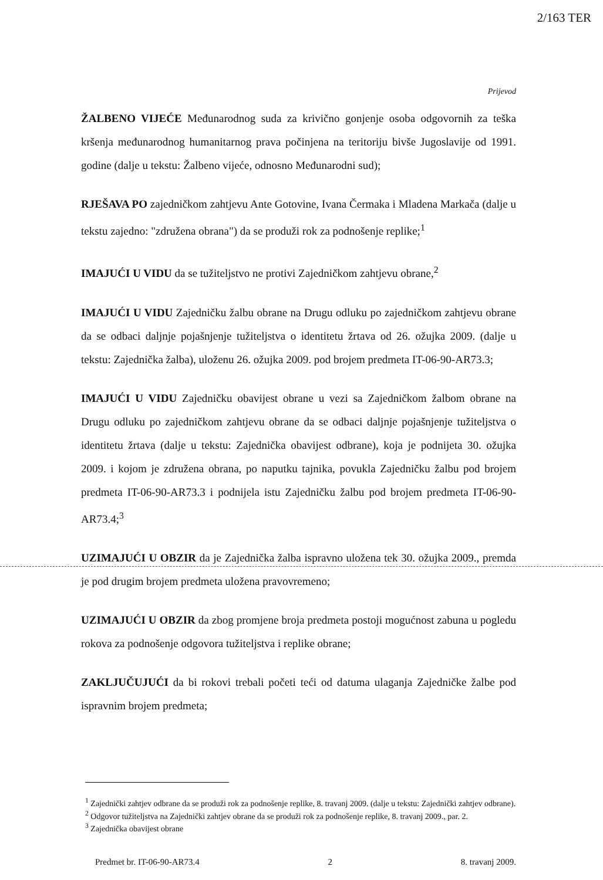2/163 TER
Prijevod
ŽALBENO VIJEĆE Međunarodnog suda za krivično gonjenje osoba odgovornih za teška kršenja međunarodnog humanitarnog prava počinjena na teritoriju bivše Jugoslavije od 1991. godine (dalje u tekstu: Žalbeno vijeće, odnosno Međunarodni sud);
RJEŠAVA PO zajedničkom zahtjevu Ante Gotovine, Ivana Čermaka i Mladena Markača (dalje u tekstu zajedno: "združena obrana") da se produži rok za podnošenje replike;<sup>1</sup>
IMAJUĆI U VIDU da se tužiteljstvo ne protivi Zajedničkom zahtjevu obrane,<sup>2</sup>
IMAJUĆI U VIDU Zajedničku žalbu obrane na Drugu odluku po zajedničkom zahtjevu obrane da se odbaci daljnje pojašnjenje tužiteljstva o identitetu žrtava od 26. ožujka 2009. (dalje u tekstu: Zajednička žalba), uloženu 26. ožujka 2009. pod brojem predmeta IT-06-90-AR73.3;
IMAJUĆI U VIDU Zajedničku obavijest obrane u vezi sa Zajedničkom žalbom obrane na Drugu odluku po zajedničkom zahtjevu obrane da se odbaci daljnje pojašnjenje tužiteljstva o identitetu žrtava (dalje u tekstu: Zajednička obavijest odbrane), koja je podnijeta 30. ožujka 2009. i kojom je združena obrana, po naputku tajnika, povukla Zajedničku žalbu pod brojem predmeta IT-06-90-AR73.3 i podnijela istu Zajedničku žalbu pod brojem predmeta IT-06-90-AR73.4;<sup>3</sup>
UZIMAJUĆI U OBZIR da je Zajednička žalba ispravno uložena tek 30. ožujka 2009., premda je pod drugim brojem predmeta uložena pravovremeno;
UZIMAJUĆI U OBZIR da zbog promjene broja predmeta postoji mogućnost zabuna u pogledu rokova za podnošenje odgovora tužiteljstva i replike obrane;
ZAKLJUČUJUĆI da bi rokovi trebali početi teći od datuma ulaganja Zajedničke žalbe pod ispravnim brojem predmeta;
<sup>1</sup> Zajednički zahtjev odbrane da se produži rok za podnošenje replike, 8. travanj 2009. (dalje u tekstu: Zajednički zahtjev odbrane).
<sup>2</sup> Odgovor tužiteljstva na Zajednički zahtjev obrane da se produži rok za podnošenje replike, 8. travanj 2009., par. 2.
<sup>3</sup> Zajednička obavijest obrane
Predmet br. IT-06-90-AR73.4 2 8. travanj 2009.